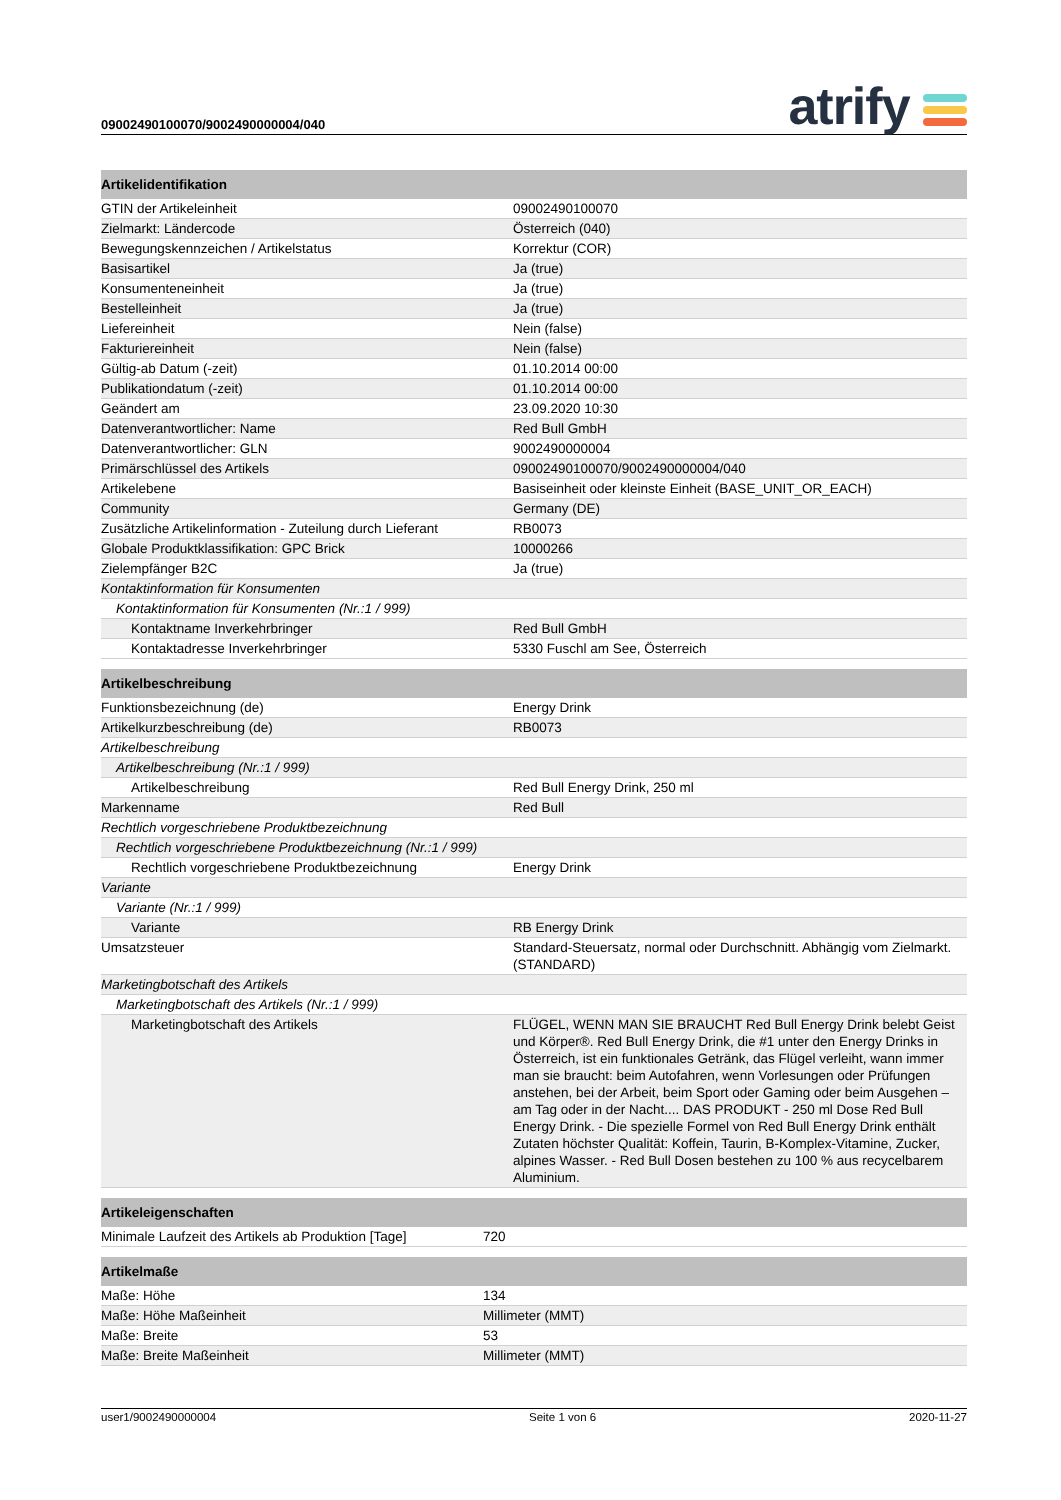09002490100070/9002490000004/040
atrify
| Artikelidentifikation | |
| --- | --- |
| GTIN der Artikeleinheit | 09002490100070 |
| Zielmarkt: Ländercode | Österreich (040) |
| Bewegungskennzeichen / Artikelstatus | Korrektur (COR) |
| Basisartikel | Ja (true) |
| Konsumenteneinheit | Ja (true) |
| Bestelleinheit | Ja (true) |
| Liefereinheit | Nein (false) |
| Fakturiereinheit | Nein (false) |
| Gültig-ab Datum (-zeit) | 01.10.2014 00:00 |
| Publikationdatum (-zeit) | 01.10.2014 00:00 |
| Geändert am | 23.09.2020 10:30 |
| Datenverantwortlicher: Name | Red Bull GmbH |
| Datenverantwortlicher: GLN | 9002490000004 |
| Primärschlüssel des Artikels | 09002490100070/9002490000004/040 |
| Artikelebene | Basiseinheit oder kleinste Einheit (BASE_UNIT_OR_EACH) |
| Community | Germany (DE) |
| Zusätzliche Artikelinformation - Zuteilung durch Lieferant | RB0073 |
| Globale Produktklassifikation: GPC Brick | 10000266 |
| Zielempfänger B2C | Ja (true) |
| Kontaktinformation für Konsumenten | |
| Kontaktinformation für Konsumenten (Nr.:1 / 999) | |
| Kontaktname Inverkehrbringer | Red Bull GmbH |
| Kontaktadresse Inverkehrbringer | 5330 Fuschl am See, Österreich |
| Artikelbeschreibung | |
| --- | --- |
| Funktionsbezeichnung (de) | Energy Drink |
| Artikelkurzbeschreibung (de) | RB0073 |
| Artikelbeschreibung | |
| Artikelbeschreibung (Nr.:1 / 999) | |
| Artikelbeschreibung | Red Bull Energy Drink, 250 ml |
| Markenname | Red Bull |
| Rechtlich vorgeschriebene Produktbezeichnung | |
| Rechtlich vorgeschriebene Produktbezeichnung (Nr.:1 / 999) | |
| Rechtlich vorgeschriebene Produktbezeichnung | Energy Drink |
| Variante | |
| Variante (Nr.:1 / 999) | |
| Variante | RB Energy Drink |
| Umsatzsteuer | Standard-Steuersatz, normal oder Durchschnitt. Abhängig vom Zielmarkt. (STANDARD) |
| Marketingbotschaft des Artikels | |
| Marketingbotschaft des Artikels (Nr.:1 / 999) | |
| Marketingbotschaft des Artikels | FLÜGEL, WENN MAN SIE BRAUCHT Red Bull Energy Drink belebt Geist und Körper®. Red Bull Energy Drink, die #1 unter den Energy Drinks in Österreich, ist ein funktionales Getränk, das Flügel verleiht, wann immer man sie braucht: beim Autofahren, wenn Vorlesungen oder Prüfungen anstehen, bei der Arbeit, beim Sport oder Gaming oder beim Ausgehen – am Tag oder in der Nacht.... DAS PRODUKT - 250 ml Dose Red Bull Energy Drink. - Die spezielle Formel von Red Bull Energy Drink enthält Zutaten höchster Qualität: Koffein, Taurin, B-Komplex-Vitamine, Zucker, alpines Wasser. - Red Bull Dosen bestehen zu 100 % aus recycelbarem Aluminium. |
| Artikeleigenschaften | |
| --- | --- |
| Minimale Laufzeit des Artikels ab Produktion [Tage] | 720 |
| Artikelmaße | |
| --- | --- |
| Maße: Höhe | 134 |
| Maße: Höhe Maßeinheit | Millimeter (MMT) |
| Maße: Breite | 53 |
| Maße: Breite Maßeinheit | Millimeter (MMT) |
user1/9002490000004 Seite 1 von 6 2020-11-27